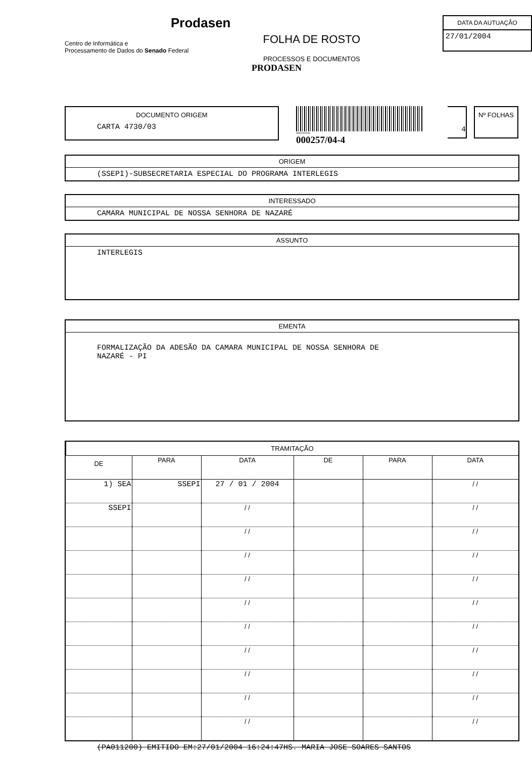Prodasen
Centro de Informática e
Processamento de Dados do Senado Federal
FOLHA DE ROSTO
PROCESSOS E DOCUMENTOS
PRODASEN
DATA DA AUTUAÇÃO
27/01/2004
DOCUMENTO ORIGEM
CARTA 4730/03
3000257044
000257/04-4
4
Nº FOLHAS
ORIGEM
(SSEPI)-SUBSECRETARIA ESPECIAL DO PROGRAMA INTERLEGIS
INTERESSADO
CAMARA MUNICIPAL DE NOSSA SENHORA DE NAZARÉ
ASSUNTO
INTERLEGIS
EMENTA
FORMALIZAÇÃO DA ADESÃO DA CAMARA MUNICIPAL DE NOSSA SENHORA DE
NAZARÉ - PI
| TRAMITAÇÃO | | | | | |
| --- | --- | --- | --- | --- | --- |
| DE | PARA | DATA | DE | PARA | DATA |
| 1) SEA | SSEPI | 27 / 01 / 2004 | | | / / |
| SSEPI | | / / | | | / / |
| | | / / | | | / / |
| | | / / | | | / / |
| | | / / | | | / / |
| | | / / | | | / / |
| | | / / | | | / / |
| | | / / | | | / / |
| | | / / | | | / / |
| | | / / | | | / / |
| | | / / | | | / / |
(PA011200) EMITIDO EM:27/01/2004 16:24:47HS. MARIA JOSE SOARES SANTOS